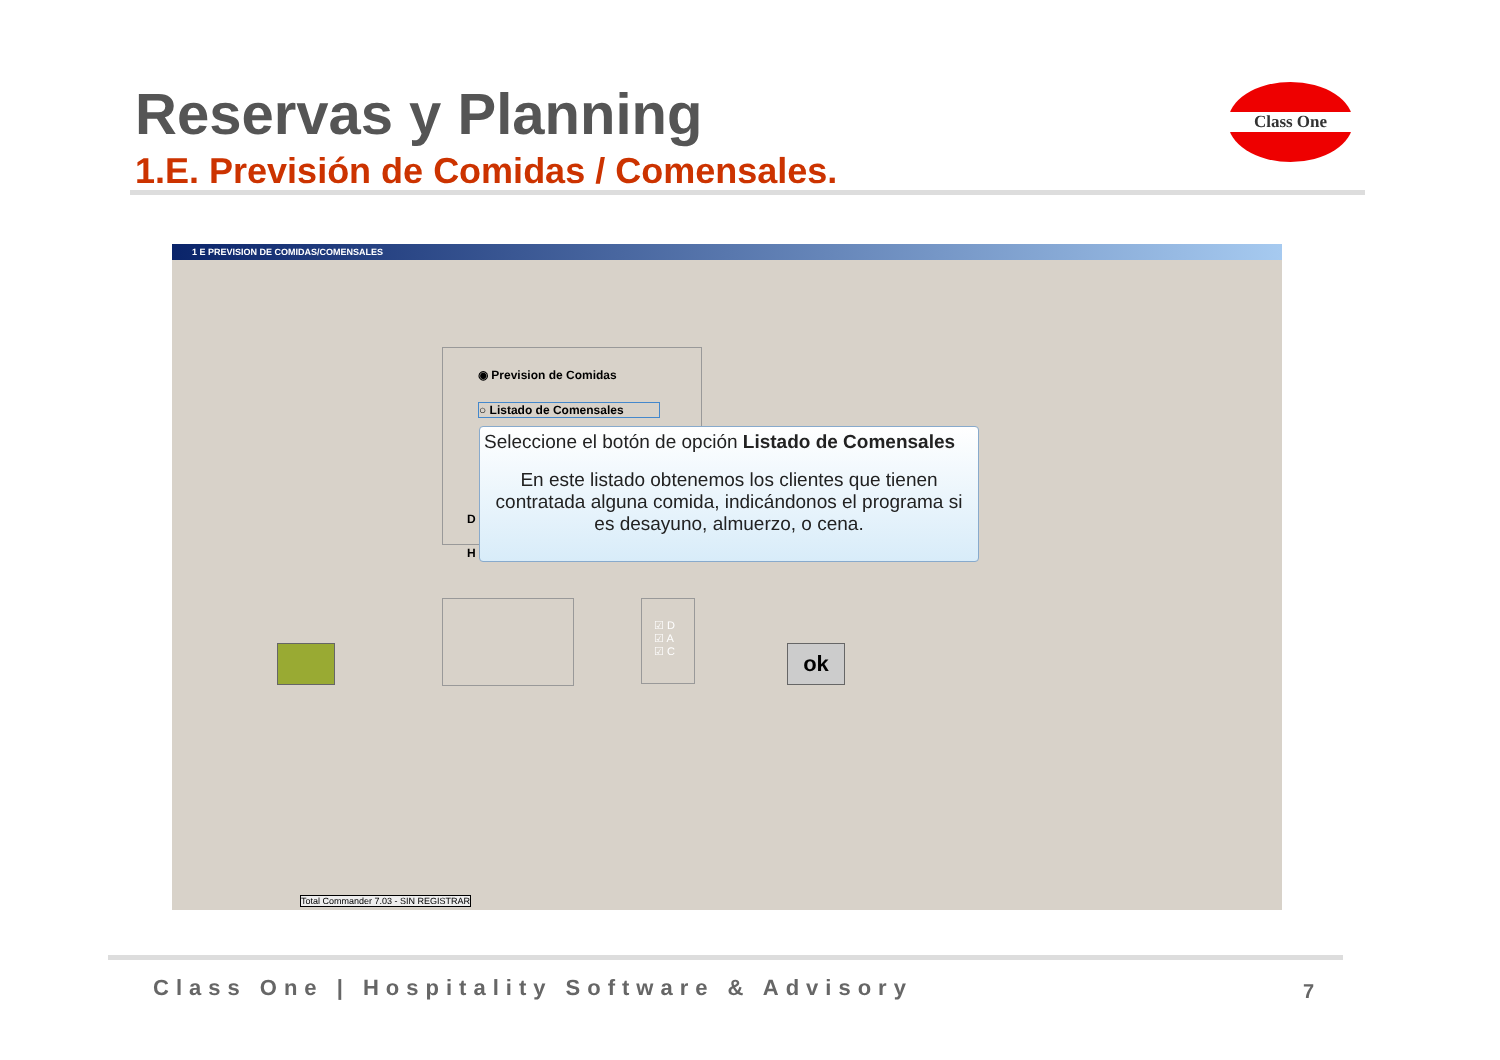Reservas y Planning
1.E. Previsión de Comidas / Comensales.
Class One
1 E PREVISION DE COMIDAS/COMENSALES
◉ Prevision de Comidas
○ Listado de Comensales
D
H
Seleccione el botón de opción Listado de Comensales
En este listado obtenemos los clientes que tienen contratada alguna comida, indicándonos el programa si es desayuno, almuerzo, o cena.
☑ D
☑ A
☑ C
ok
Total Commander 7.03 - SIN REGISTRAR
Class One | Hospitality Software & Advisory
7